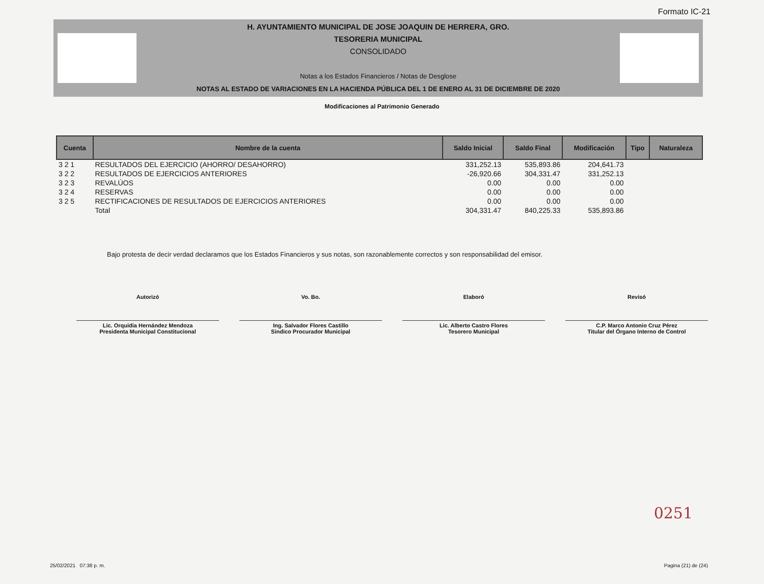Formato IC-21
H. AYUNTAMIENTO MUNICIPAL DE JOSE JOAQUIN DE HERRERA, GRO.
TESORERIA MUNICIPAL
CONSOLIDADO
Notas a los Estados Financieros / Notas de Desglose
NOTAS AL ESTADO DE VARIACIONES EN LA HACIENDA PÚBLICA DEL 1 DE ENERO AL 31 DE DICIEMBRE DE 2020
Modificaciones al Patrimonio Generado
| Cuenta | Nombre de la cuenta | Saldo Inicial | Saldo Final | Modificación | Tipo | Naturaleza |
| --- | --- | --- | --- | --- | --- | --- |
| 3 2 1 | RESULTADOS DEL EJERCICIO (AHORRO/ DESAHORRO) | 331,252.13 | 535,893.86 | 204,641.73 | | |
| 3 2 2 | RESULTADOS DE EJERCICIOS ANTERIORES | -26,920.66 | 304,331.47 | 331,252.13 | | |
| 3 2 3 | REVALÚOS | 0.00 | 0.00 | 0.00 | | |
| 3 2 4 | RESERVAS | 0.00 | 0.00 | 0.00 | | |
| 3 2 5 | RECTIFICACIONES DE RESULTADOS DE EJERCICIOS ANTERIORES | 0.00 | 0.00 | 0.00 | | |
| | Total | 304,331.47 | 840,225.33 | 535,893.86 | | |
Bajo protesta de decir verdad declaramos que los Estados Financieros y sus notas, son razonablemente correctos y son responsabilidad del emisor.
Autorizó
Lic. Orquidia Hernández Mendoza
Presidenta Municipal Constitucional
Vo. Bo.
Ing. Salvador Flores Castillo
Sindico Procurador Municipal
Elaboró
Lic. Alberto Castro Flores
Tesorero Municipal
Revisó
C.P. Marco Antonio Cruz Pérez
Titular del Órgano Interno de Control
0251
25/02/2021 07:38 p. m. Pagina (21) de (24)